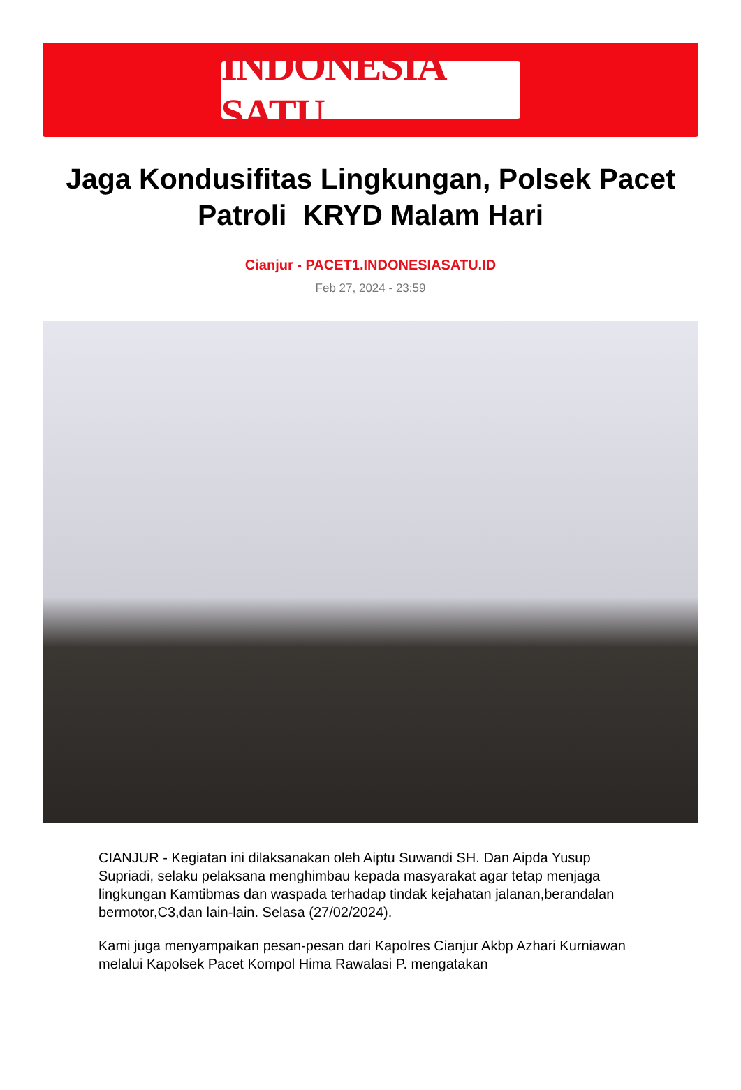INDONESIA SATU
Jaga Kondusifitas Lingkungan, Polsek Pacet Patroli KRYD Malam Hari
Cianjur - PACET1.INDONESIASATU.ID
Feb 27, 2024 - 23:59
CIANJUR - Kegiatan ini dilaksanakan oleh Aiptu Suwandi SH. Dan Aipda Yusup Supriadi, selaku pelaksana menghimbau kepada masyarakat agar tetap menjaga lingkungan Kamtibmas dan waspada terhadap tindak kejahatan jalanan,berandalan bermotor,C3,dan lain-lain. Selasa (27/02/2024).
Kami juga menyampaikan pesan-pesan dari Kapolres Cianjur Akbp Azhari Kurniawan melalui Kapolsek Pacet Kompol Hima Rawalasi P. mengatakan